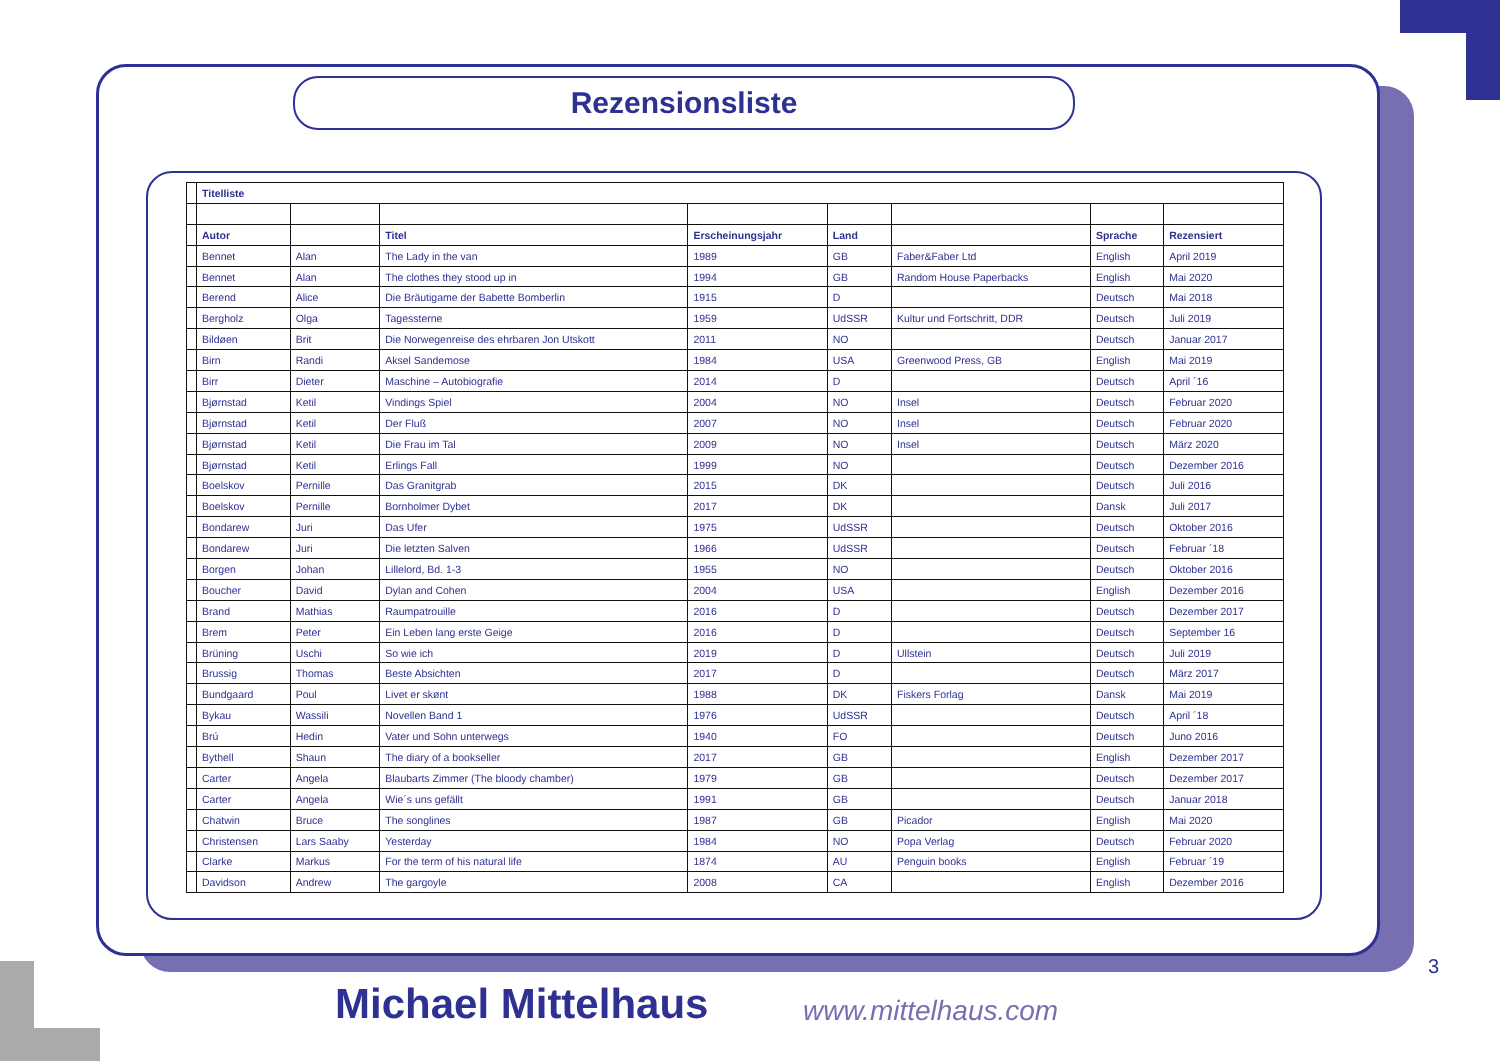Rezensionsliste
| | Titelliste | | | | | | | |
| | Autor | | Titel | Erscheinungsjahr | Land | | Sprache | Rezensiert |
| | Bennet | Alan | The Lady in the van | 1989 | GB | Faber&Faber Ltd | English | April 2019 |
| | Bennet | Alan | The clothes they stood up in | 1994 | GB | Random House Paperbacks | English | Mai 2020 |
| | Berend | Alice | Die Bräutigame der Babette Bomberlin | 1915 | D | | Deutsch | Mai 2018 |
| | Bergholz | Olga | Tagessterne | 1959 | UdSSR | Kultur und Fortschritt, DDR | Deutsch | Juli 2019 |
| | Bildøen | Brit | Die Norwegenreise des ehrbaren Jon Utskott | 2011 | NO | | Deutsch | Januar 2017 |
| | Birn | Randi | Aksel Sandemose | 1984 | USA | Greenwood Press, GB | English | Mai 2019 |
| | Birr | Dieter | Maschine – Autobiografie | 2014 | D | | Deutsch | April ´16 |
| | Bjørnstad | Ketil | Vindings Spiel | 2004 | NO | Insel | Deutsch | Februar 2020 |
| | Bjørnstad | Ketil | Der Fluß | 2007 | NO | Insel | Deutsch | Februar 2020 |
| | Bjørnstad | Ketil | Die Frau im Tal | 2009 | NO | Insel | Deutsch | März 2020 |
| | Bjørnstad | Ketil | Erlings Fall | 1999 | NO | | Deutsch | Dezember 2016 |
| | Boelskov | Pernille | Das Granitgrab | 2015 | DK | | Deutsch | Juli 2016 |
| | Boelskov | Pernille | Bornholmer Dybet | 2017 | DK | | Dansk | Juli 2017 |
| | Bondarew | Juri | Das Ufer | 1975 | UdSSR | | Deutsch | Oktober 2016 |
| | Bondarew | Juri | Die letzten Salven | 1966 | UdSSR | | Deutsch | Februar ´18 |
| | Borgen | Johan | Lillelord, Bd. 1-3 | 1955 | NO | | Deutsch | Oktober 2016 |
| | Boucher | David | Dylan and Cohen | 2004 | USA | | English | Dezember 2016 |
| | Brand | Mathias | Raumpatrouille | 2016 | D | | Deutsch | Dezember 2017 |
| | Brem | Peter | Ein Leben lang erste Geige | 2016 | D | | Deutsch | September 16 |
| | Brüning | Uschi | So wie ich | 2019 | D | Ullstein | Deutsch | Juli 2019 |
| | Brussig | Thomas | Beste Absichten | 2017 | D | | Deutsch | März 2017 |
| | Bundgaard | Poul | Livet er skønt | 1988 | DK | Fiskers Forlag | Dansk | Mai 2019 |
| | Bykau | Wassili | Novellen Band 1 | 1976 | UdSSR | | Deutsch | April ´18 |
| | Brú | Hedin | Vater und Sohn unterwegs | 1940 | FO | | Deutsch | Juno 2016 |
| | Bythell | Shaun | The diary of a bookseller | 2017 | GB | | English | Dezember 2017 |
| | Carter | Angela | Blaubarts Zimmer (The bloody chamber) | 1979 | GB | | Deutsch | Dezember 2017 |
| | Carter | Angela | Wie´s uns gefällt | 1991 | GB | | Deutsch | Januar 2018 |
| | Chatwin | Bruce | The songlines | 1987 | GB | Picador | English | Mai 2020 |
| | Christensen | Lars Saaby | Yesterday | 1984 | NO | Popa Verlag | Deutsch | Februar 2020 |
| | Clarke | Markus | For the term of his natural life | 1874 | AU | Penguin books | English | Februar ´19 |
| | Davidson | Andrew | The gargoyle | 2008 | CA | | English | Dezember 2016 |
3
Michael Mittelhaus www.mittelhaus.com